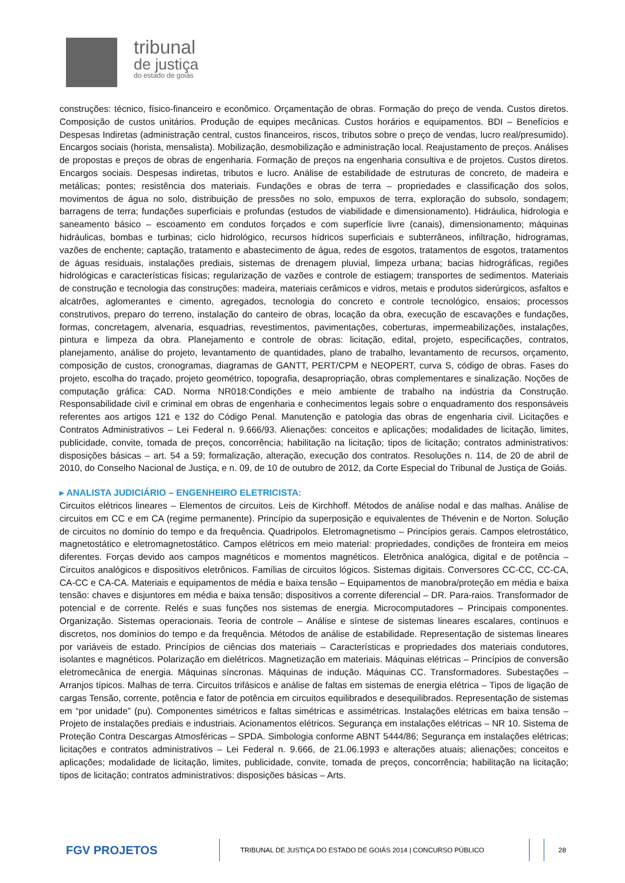tribunal
de justiça
do estado de goiás
construções: técnico, físico-financeiro e econômico. Orçamentação de obras. Formação do preço de venda. Custos diretos. Composição de custos unitários. Produção de equipes mecânicas. Custos horários e equipamentos. BDI – Benefícios e Despesas Indiretas (administração central, custos financeiros, riscos, tributos sobre o preço de vendas, lucro real/presumido). Encargos sociais (horista, mensalista). Mobilização, desmobilização e administração local. Reajustamento de preços. Análises de propostas e preços de obras de engenharia. Formação de preços na engenharia consultiva e de projetos. Custos diretos. Encargos sociais. Despesas indiretas, tributos e lucro. Análise de estabilidade de estruturas de concreto, de madeira e metálicas; pontes; resistência dos materiais. Fundações e obras de terra – propriedades e classificação dos solos, movimentos de água no solo, distribuição de pressões no solo, empuxos de terra, exploração do subsolo, sondagem; barragens de terra; fundações superficiais e profundas (estudos de viabilidade e dimensionamento). Hidráulica, hidrologia e saneamento básico – escoamento em condutos forçados e com superfície livre (canais), dimensionamento; máquinas hidráulicas, bombas e turbinas; ciclo hidrológico, recursos hídricos superficiais e subterrâneos, infiltração, hidrogramas, vazões de enchente; captação, tratamento e abastecimento de água, redes de esgotos, tratamentos de esgotos, tratamentos de águas residuais, instalações prediais, sistemas de drenagem pluvial, limpeza urbana; bacias hidrográficas, regiões hidrológicas e características físicas; regularização de vazões e controle de estiagem; transportes de sedimentos. Materiais de construção e tecnologia das construções: madeira, materiais cerâmicos e vidros, metais e produtos siderúrgicos, asfaltos e alcatrões, aglomerantes e cimento, agregados, tecnologia do concreto e controle tecnológico, ensaios; processos construtivos, preparo do terreno, instalação do canteiro de obras, locação da obra, execução de escavações e fundações, formas, concretagem, alvenaria, esquadrias, revestimentos, pavimentações, coberturas, impermeabilizações, instalações, pintura e limpeza da obra. Planejamento e controle de obras: licitação, edital, projeto, especificações, contratos, planejamento, análise do projeto, levantamento de quantidades, plano de trabalho, levantamento de recursos, orçamento, composição de custos, cronogramas, diagramas de GANTT, PERT/CPM e NEOPERT, curva S, código de obras. Fases do projeto, escolha do traçado, projeto geométrico, topografia, desapropriação, obras complementares e sinalização. Noções de computação gráfica: CAD. Norma NR018:Condições e meio ambiente de trabalho na indústria da Construção. Responsabilidade civil e criminal em obras de engenharia e conhecimentos legais sobre o enquadramento dos responsáveis referentes aos artigos 121 e 132 do Código Penal. Manutenção e patologia das obras de engenharia civil. Licitações e Contratos Administrativos – Lei Federal n. 9.666/93. Alienações: conceitos e aplicações; modalidades de licitação, limites, publicidade, convite, tomada de preços, concorrência; habilitação na licitação; tipos de licitação; contratos administrativos: disposições básicas – art. 54 a 59; formalização, alteração, execução dos contratos. Resoluções n. 114, de 20 de abril de 2010, do Conselho Nacional de Justiça, e n. 09, de 10 de outubro de 2012, da Corte Especial do Tribunal de Justiça de Goiás.
▸ ANALISTA JUDICIÁRIO – ENGENHEIRO ELETRICISTA:
Circuitos elétricos lineares – Elementos de circuitos. Leis de Kirchhoff. Métodos de análise nodal e das malhas. Análise de circuitos em CC e em CA (regime permanente). Princípio da superposição e equivalentes de Thévenin e de Norton. Solução de circuitos no domínio do tempo e da frequência. Quadripolos. Eletromagnetismo – Princípios gerais. Campos eletrostático, magnetostático e eletromagnetostático. Campos elétricos em meio material: propriedades, condições de fronteira em meios diferentes. Forças devido aos campos magnéticos e momentos magnéticos. Eletrônica analógica, digital e de potência – Circuitos analógicos e dispositivos eletrônicos. Famílias de circuitos lógicos. Sistemas digitais. Conversores CC-CC, CC-CA, CA-CC e CA-CA. Materiais e equipamentos de média e baixa tensão – Equipamentos de manobra/proteção em média e baixa tensão: chaves e disjuntores em média e baixa tensão; dispositivos a corrente diferencial – DR. Para-raios. Transformador de potencial e de corrente. Relés e suas funções nos sistemas de energia. Microcomputadores – Principais componentes. Organização. Sistemas operacionais. Teoria de controle – Análise e síntese de sistemas lineares escalares, contínuos e discretos, nos domínios do tempo e da frequência. Métodos de análise de estabilidade. Representação de sistemas lineares por variáveis de estado. Princípios de ciências dos materiais – Características e propriedades dos materiais condutores, isolantes e magnéticos. Polarização em dielétricos. Magnetização em materiais. Máquinas elétricas – Princípios de conversão eletromecânica de energia. Máquinas síncronas. Máquinas de indução. Máquinas CC. Transformadores. Subestações – Arranjos típicos. Malhas de terra. Circuitos trifásicos e análise de faltas em sistemas de energia elétrica – Tipos de ligação de cargas Tensão, corrente, potência e fator de potência em circuitos equilibrados e desequilibrados. Representação de sistemas em “por unidade” (pu). Componentes simétricos e faltas simétricas e assimétricas. Instalações elétricas em baixa tensão – Projeto de instalações prediais e industriais. Acionamentos elétricos. Segurança em instalações elétricas – NR 10. Sistema de Proteção Contra Descargas Atmosféricas – SPDA. Simbologia conforme ABNT 5444/86; Segurança em instalações elétricas; licitações e contratos administrativos – Lei Federal n. 9.666, de 21.06.1993 e alterações atuais; alienações; conceitos e aplicações; modalidade de licitação, limites, publicidade, convite, tomada de preços, concorrência; habilitação na licitação; tipos de licitação; contratos administrativos: disposições básicas – Arts.
FGV PROJETOS
TRIBUNAL DE JUSTIÇA DO ESTADO DE GOIÁS 2014 | CONCURSO PÚBLICO 28